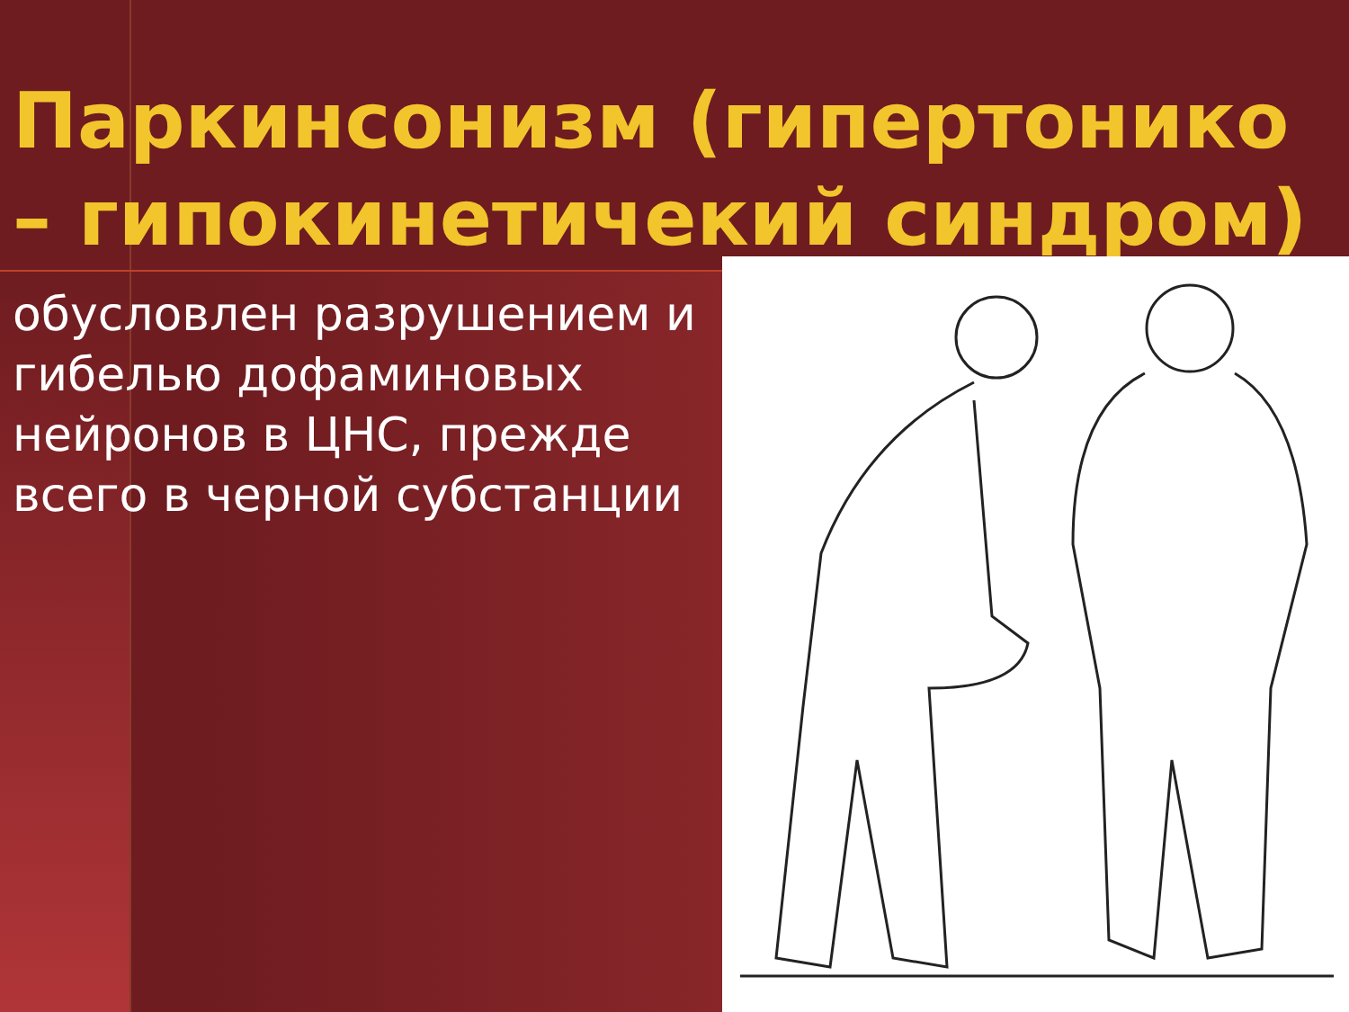Паркинсонизм (гипертонико – гипокинетичекий синдром)
обусловлен разрушением и гибелью дофаминовых нейронов в ЦНС, прежде всего в черной субстанции